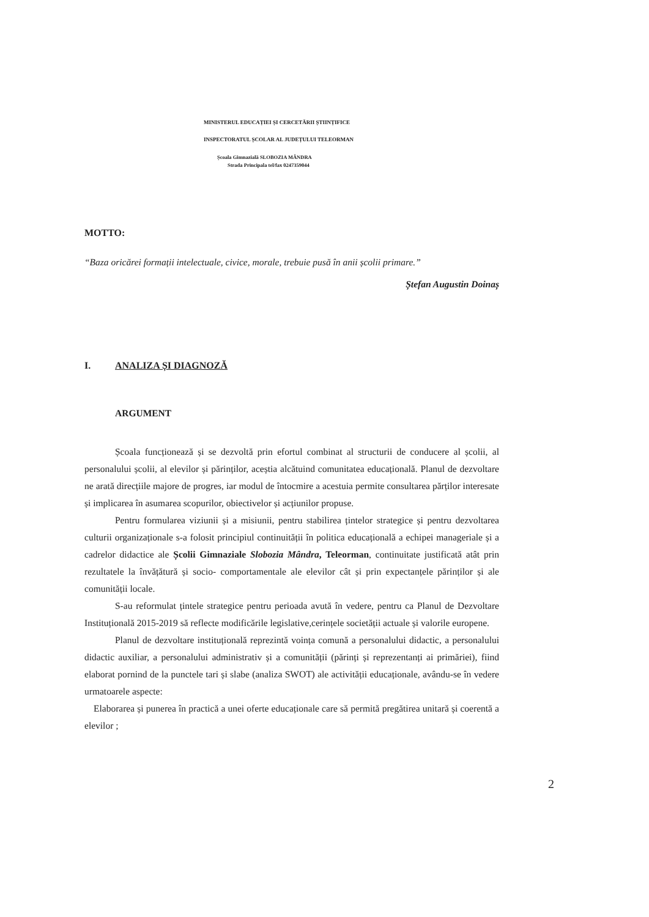MINISTERUL EDUCAȚIEI ȘI CERCETĂRII ȘTIINȚIFICE
INSPECTORATUL ȘCOLAR AL JUDEȚULUI TELEORMAN
Școala Gimnazială SLOBOZIA MÂNDRA
Strada Principala tel/fax 0247359044
MOTTO:
“Baza oricărei formații intelectuale, civice, morale, trebuie pusă în anii școlii primare.”
Ștefan Augustin Doinaș
I. ANALIZA ȘI DIAGNOZĂ
ARGUMENT
Școala funcționează și se dezvoltă prin efortul combinat al structurii de conducere al școlii, al personalului școlii, al elevilor și părinților, aceștia alcătuind comunitatea educațională. Planul de dezvoltare ne arată direcțiile majore de progres, iar modul de întocmire a acestuia permite consultarea părților interesate și implicarea în asumarea scopurilor, obiectivelor și acțiunilor propuse.
Pentru formularea viziunii și a misiunii, pentru stabilirea țintelor strategice și pentru dezvoltarea culturii organizaționale s-a folosit principiul continuității în politica educațională a echipei manageriale și a cadrelor didactice ale Școlii Gimnaziale Slobozia Mândra, Teleorman, continuitate justificată atât prin rezultatele la învățătură și socio- comportamentale ale elevilor cât și prin expectanțele părinților și ale comunității locale.
S-au reformulat țintele strategice pentru perioada avută în vedere, pentru ca Planul de Dezvoltare Instituțională 2015-2019 să reflecte modificările legislative,cerințele societății actuale și valorile europene.
Planul de dezvoltare instituțională reprezintă voința comună a personalului didactic, a personalului didactic auxiliar, a personalului administrativ și a comunității (părinți și reprezentanți ai primăriei), fiind elaborat pornind de la punctele tari și slabe (analiza SWOT) ale activității educaționale, avându-se în vedere urmatoarele aspecte:
Elaborarea și punerea în practică a unei oferte educaționale care să permită pregătirea unitară și coerentă a elevilor ;
2